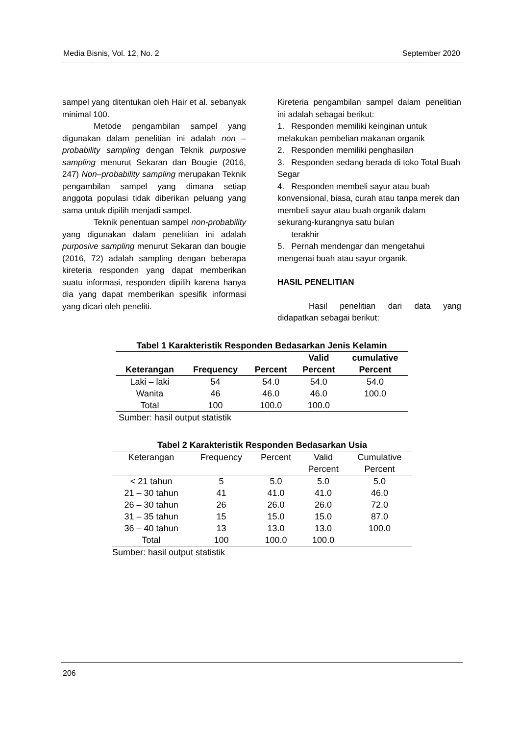Media Bisnis, Vol. 12, No. 2 September 2020
sampel yang ditentukan oleh Hair et al. sebanyak minimal 100.
Metode pengambilan sampel yang digunakan dalam penelitian ini adalah non – probability sampling dengan Teknik purposive sampling menurut Sekaran dan Bougie (2016, 247) Non–probability sampling merupakan Teknik pengambilan sampel yang dimana setiap anggota populasi tidak diberikan peluang yang sama untuk dipilih menjadi sampel.
Teknik penentuan sampel non-probability yang digunakan dalam penelitian ini adalah purposive sampling menurut Sekaran dan bougie (2016, 72) adalah sampling dengan beberapa kireteria responden yang dapat memberikan suatu informasi, responden dipilih karena hanya dia yang dapat memberikan spesifik informasi yang dicari oleh peneliti.
Kireteria pengambilan sampel dalam penelitian ini adalah sebagai berikut:
1. Responden memiliki keinginan untuk melakukan pembelian makanan organik
2. Responden memiliki penghasilan
3. Responden sedang berada di toko Total Buah Segar
4. Responden membeli sayur atau buah konvensional, biasa, curah atau tanpa merek dan membeli sayur atau buah organik dalam sekurang-kurangnya satu bulan
terakhir
5. Pernah mendengar dan mengetahui mengenai buah atau sayur organik.
HASIL PENELITIAN
Hasil penelitian dari data yang didapatkan sebagai berikut:
| Tabel 1 Karakteristik Responden Bedasarkan Jenis Kelamin | | | | |
| | | | Valid | cumulative |
| Keterangan | Frequency | Percent | Percent | Percent |
| Laki – laki | 54 | 54.0 | 54.0 | 54.0 |
| Wanita | 46 | 46.0 | 46.0 | 100.0 |
| Total | 100 | 100.0 | 100.0 | |
| Sumber: hasil output statistik | | | | |
| Tabel 2 Karakteristik Responden Bedasarkan Usia | | | | |
| Keterangan | Frequency | Percent | Valid | Cumulative |
| | | | Percent | Percent |
| < 21 tahun | 5 | 5.0 | 5.0 | 5.0 |
| 21 – 30 tahun | 41 | 41.0 | 41.0 | 46.0 |
| 26 – 30 tahun | 26 | 26.0 | 26.0 | 72.0 |
| 31 – 35 tahun | 15 | 15.0 | 15.0 | 87.0 |
| 36 – 40 tahun | 13 | 13.0 | 13.0 | 100.0 |
| Total | 100 | 100.0 | 100.0 | |
| Sumber: hasil output statistik | | | | |
206